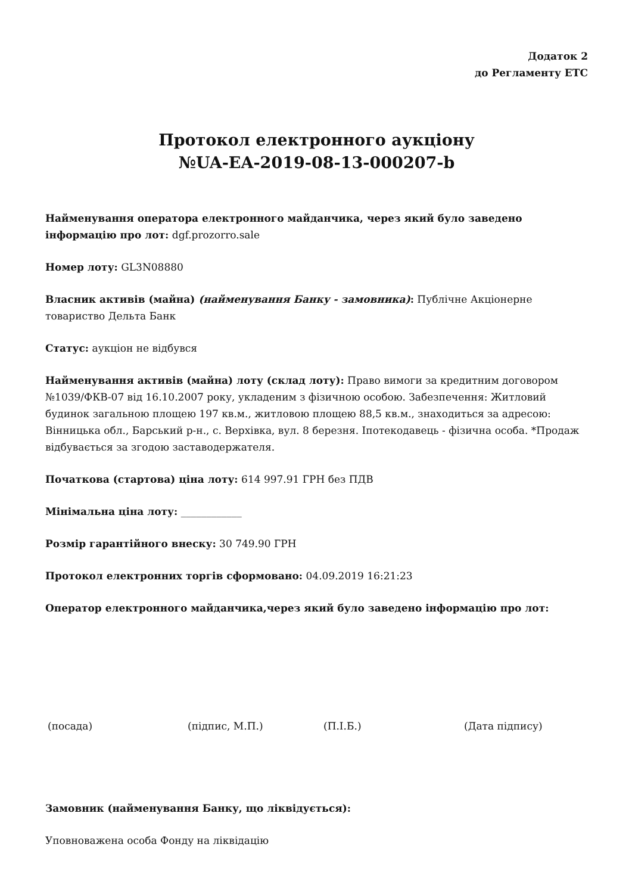Додаток 2
до Регламенту ЕТС
Протокол електронного аукціону
№UA-EA-2019-08-13-000207-b
Найменування оператора електронного майданчика, через який було заведено інформацію про лот: dgf.prozorro.sale
Номер лоту: GL3N08880
Власник активів (майна) (найменування Банку - замовника): Публічне Акціонерне товариство Дельта Банк
Статус: аукціон не відбувся
Найменування активів (майна) лоту (склад лоту): Право вимоги за кредитним договором №1039/ФКВ-07 від 16.10.2007 року, укладеним з фізичною особою. Забезпечення: Житловий будинок загальною площею 197 кв.м., житловою площею 88,5 кв.м., знаходиться за адресою: Вінницька обл., Барський р-н., с. Верхівка, вул. 8 березня. Іпотекодавець - фізична особа. *Продаж відбувається за згодою заставодержателя.
Початкова (стартова) ціна лоту: 614 997.91 ГРН без ПДВ
Мінімальна ціна лоту: ____________
Розмір гарантійного внеску: 30 749.90 ГРН
Протокол електронних торгів сформовано: 04.09.2019 16:21:23
Оператор електронного майданчика,через який було заведено інформацію про лот:
(посада) (підпис, М.П.) (П.І.Б.) (Дата підпису)
Замовник (найменування Банку, що ліквідується):
Уповноважена особа Фонду на ліквідацію